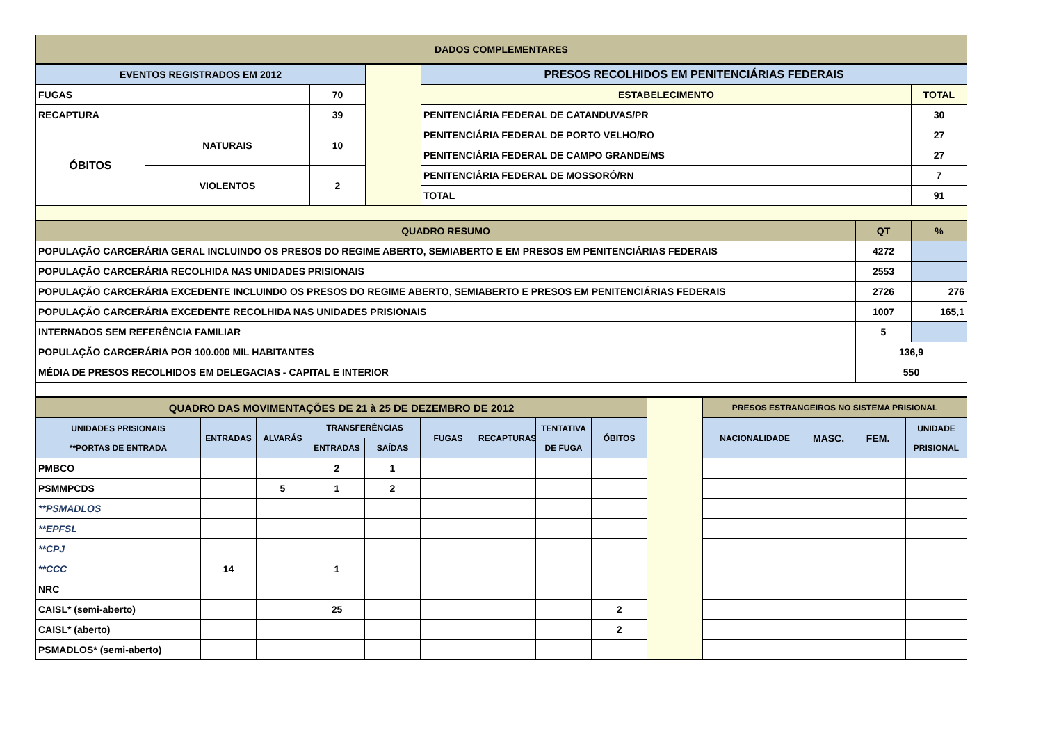| DADOS COMPLEMENTARES |
| EVENTOS REGISTRADOS EM 2012 | | | | PRESOS RECOLHIDOS EM PENITENCIÁRIAS FEDERAIS | |
| FUGAS | | 70 | | ESTABELECIMENTO | TOTAL |
| RECAPTURA | | 39 | | PENITENCIÁRIA FEDERAL DE CATANDUVAS/PR | 30 |
| ÓBITOS | NATURAIS | 10 | | PENITENCIÁRIA FEDERAL DE PORTO VELHO/RO | 27 |
| | | | | PENITENCIÁRIA FEDERAL DE CAMPO GRANDE/MS | 27 |
| | VIOLENTOS | 2 | | PENITENCIÁRIA FEDERAL DE MOSSORÓ/RN | 7 |
| | | | | TOTAL | 91 |
| QUADRO RESUMO | QT | % |
| POPULAÇÃO CARCERÁRIA GERAL INCLUINDO OS PRESOS DO REGIME ABERTO, SEMIABERTO E EM PRESOS EM PENITENCIÁRIAS FEDERAIS | 4272 | |
| POPULAÇÃO CARCERÁRIA RECOLHIDA NAS UNIDADES PRISIONAIS | 2553 | |
| POPULAÇÃO CARCERÁRIA EXCEDENTE INCLUINDO OS PRESOS DO REGIME ABERTO, SEMIABERTO E PRESOS EM PENITENCIÁRIAS FEDERAIS | 2726 | 276 |
| POPULAÇÃO CARCERÁRIA EXCEDENTE RECOLHIDA NAS UNIDADES PRISIONAIS | 1007 | 165,1 |
| INTERNADOS SEM REFERÊNCIA FAMILIAR | 5 | |
| POPULAÇÃO CARCERÁRIA POR 100.000 MIL HABITANTES | 136,9 | |
| MÉDIA DE PRESOS RECOLHIDOS EM DELEGACIAS - CAPITAL E INTERIOR | 550 | |
| QUADRO DAS MOVIMENTAÇÕES DE 21 à 25 DE DEZEMBRO DE 2012 | | | | | | | | | | PRESOS ESTRANGEIROS NO SISTEMA PRISIONAL | | | |
| UNIDADES PRISIONAIS **PORTAS DE ENTRADA | ENTRADAS | ALVARÁS | TRANSFERÊNCIAS | | FUGAS | RECAPTURAS | TENTATIVA DE FUGA | ÓBITOS | | NACIONALIDADE | MASC. | FEM. | UNIDADE PRISIONAL |
| | | | ENTRADAS | SAÍDAS | | | | | | | | | |
| PMBCO | | | 2 | 1 | | | | | | | | | |
| PSMMPCDS | | 5 | 1 | 2 | | | | | | | | | |
| **PSMADLOS | | | | | | | | | | | | | |
| **EPFSL | | | | | | | | | | | | | |
| **CPJ | | | | | | | | | | | | | |
| **CCC | 14 | | 1 | | | | | | | | | | |
| NRC | | | | | | | | | | | | | |
| CAISL* (semi-aberto) | | | 25 | | | | | 2 | | | | | |
| CAISL* (aberto) | | | | | | | | 2 | | | | | |
| PSMADLOS* (semi-aberto) | | | | | | | | | | | | | |